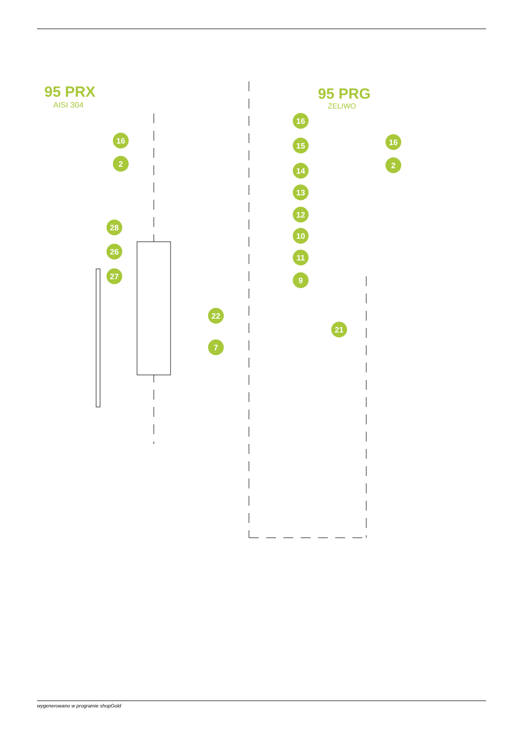95 PRX
AISI 304
95 PRG
ŻELIWO
16
2
28
26
27
22
16
15
14
13
12
10
11
9
16
2
21
7
8 5 4 3 2 1 29 6 25 23 24 20 19 18 17
wygenerowano w programie shopGold